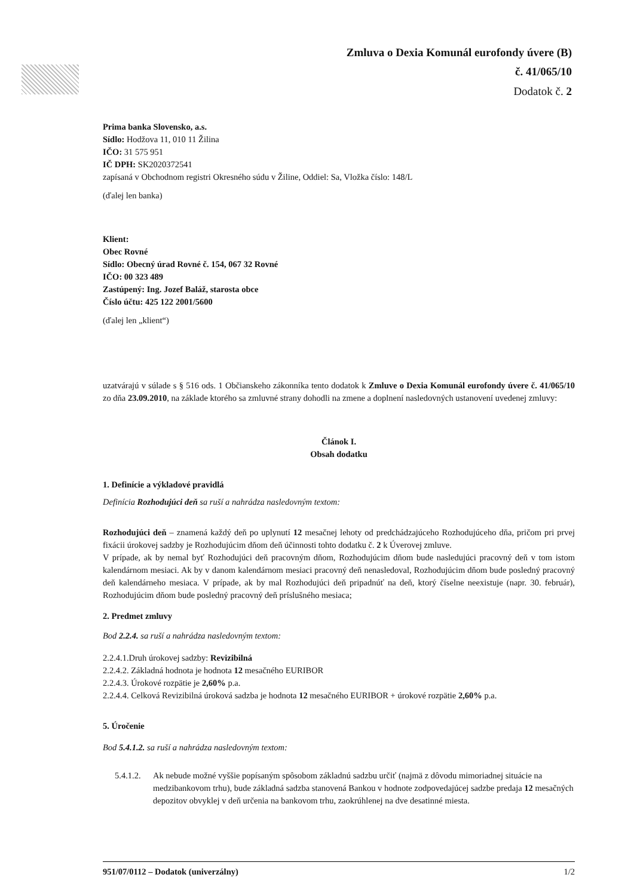Zmluva o Dexia Komunál eurofondy úvere (B)
č. 41/065/10
Dodatok č. 2
Prima banka Slovensko, a.s.
Sídlo: Hodžova 11, 010 11 Žilina
IČO: 31 575 951
IČ DPH: SK2020372541
zapísaná v Obchodnom registri Okresného súdu v Žiline, Oddiel: Sa, Vložka číslo: 148/L
(ďalej len banka)
Klient:
Obec Rovné
Sídlo: Obecný úrad Rovné č. 154, 067 32 Rovné
IČO: 00 323 489
Zastúpený: Ing. Jozef Baláž, starosta obce
Číslo účtu: 425 122 2001/5600
(ďalej len „klient“)
uzatvárajú v súlade s § 516 ods. 1 Občianskeho zákonníka tento dodatok k Zmluve o Dexia Komunál eurofondy úvere č. 41/065/10 zo dňa 23.09.2010, na základe ktorého sa zmluvné strany dohodli na zmene a doplnení nasledovných ustanovení uvedenej zmluvy:
Článok I.
Obsah dodatku
1. Definície a výkladové pravidlá
Definícia Rozhodujúci deň sa ruší a nahrádza nasledovným textom:
Rozhodujúci deň – znamená každý deň po uplynutí 12 mesačnej lehoty od predchádzajúceho Rozhodujúceho dňa, pričom pri prvej fixácii úrokovej sadzby je Rozhodujúcim dňom deň účinnosti tohto dodatku č. 2 k Úverovej zmluve.
V prípade, ak by nemal byť Rozhodujúci deň pracovným dňom, Rozhodujúcim dňom bude nasledujúci pracovný deň v tom istom kalendárnom mesiaci. Ak by v danom kalendárnom mesiaci pracovný deň nenasledoval, Rozhodujúcim dňom bude posledný pracovný deň kalendárneho mesiaca. V prípade, ak by mal Rozhodujúci deň pripadnúť na deň, ktorý číselne neexistuje (napr. 30. február), Rozhodujúcim dňom bude posledný pracovný deň príslušného mesiaca;
2. Predmet zmluvy
Bod 2.2.4. sa ruší a nahrádza nasledovným textom:
2.2.4.1.Druh úrokovej sadzby: Revizibilná
2.2.4.2. Základná hodnota je hodnota 12 mesačného EURIBOR
2.2.4.3. Úrokové rozpätie je 2,60% p.a.
2.2.4.4. Celková Revizibilná úroková sadzba je hodnota 12 mesačného EURIBOR + úrokové rozpätie 2,60% p.a.
5. Úročenie
Bod 5.4.1.2. sa ruší a nahrádza nasledovným textom:
5.4.1.2.
Ak nebude možné vyššie popísaným spôsobom základnú sadzbu určiť (najmä z dôvodu mimoriadnej situácie na medzibankovom trhu), bude základná sadzba stanovená Bankou v hodnote zodpovedajúcej sadzbe predaja 12 mesačných depozitov obvyklej v deň určenia na bankovom trhu, zaokrúhlenej na dve desatinné miesta.
951/07/0112 – Dodatok (univerzálny) 1/2